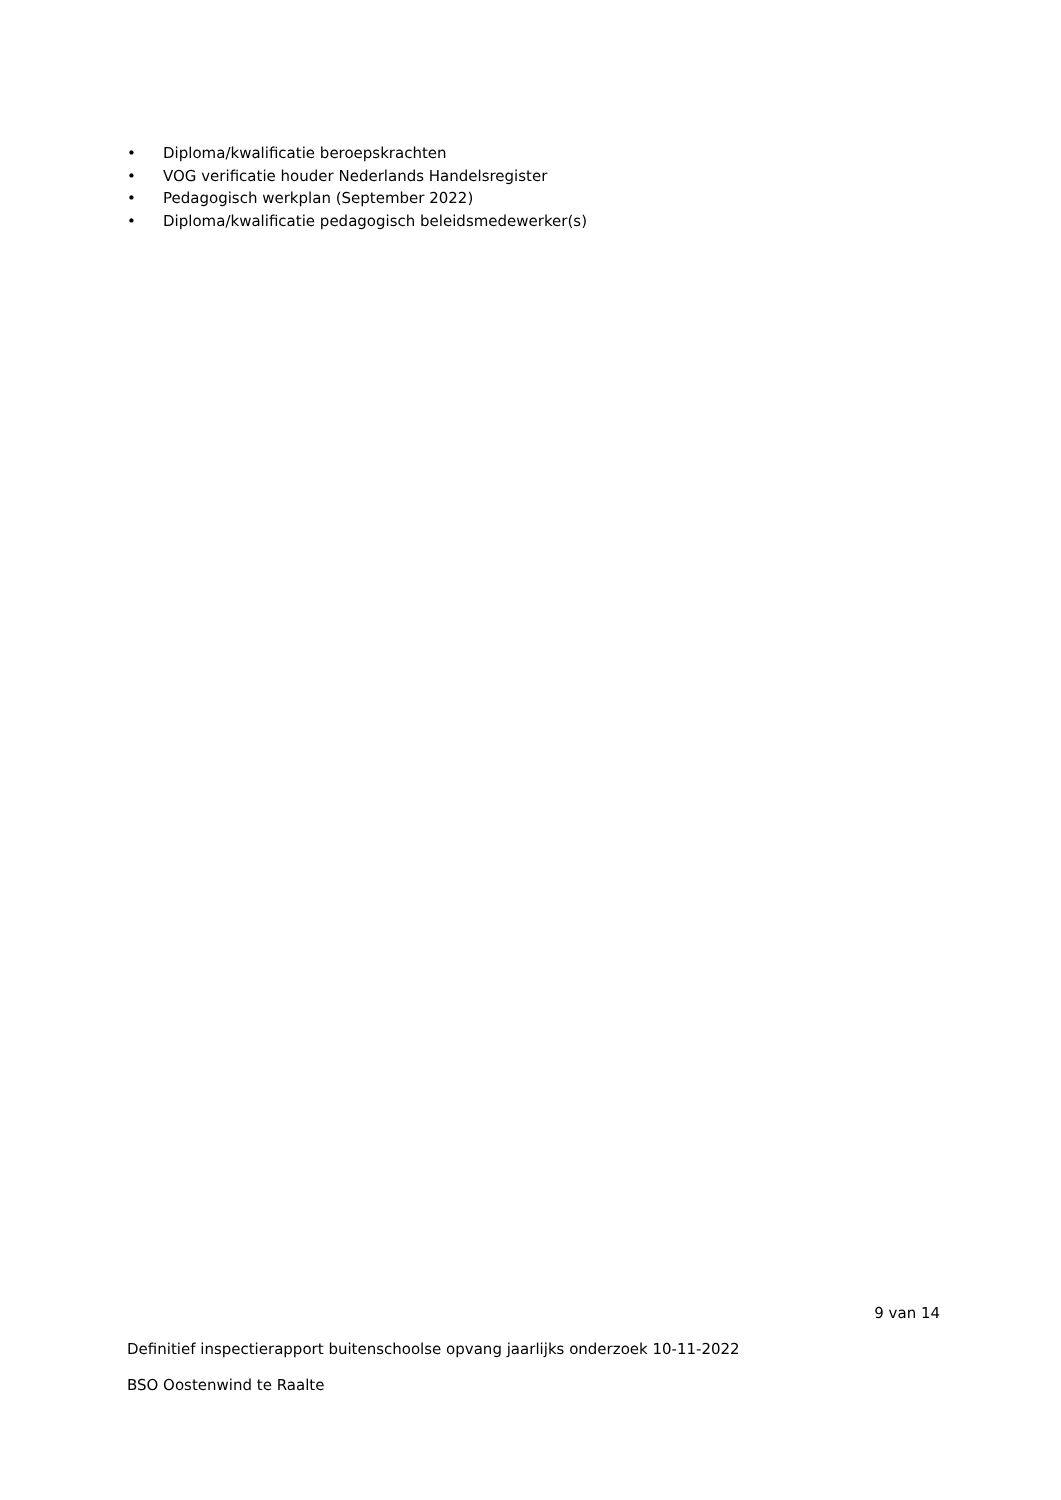• Diploma/kwalificatie beroepskrachten
• VOG verificatie houder Nederlands Handelsregister
• Pedagogisch werkplan (September 2022)
• Diploma/kwalificatie pedagogisch beleidsmedewerker(s)
9 van 14
Definitief inspectierapport buitenschoolse opvang jaarlijks onderzoek 10-11-2022
BSO Oostenwind te Raalte